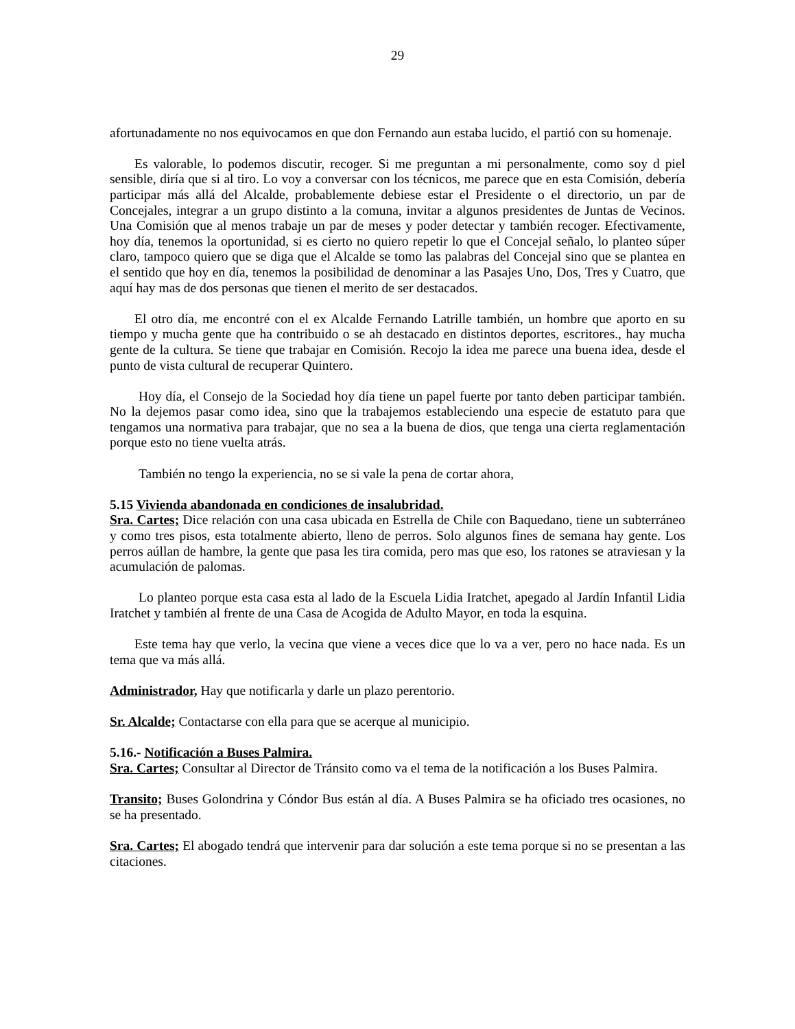29
afortunadamente no nos equivocamos en que don Fernando aun estaba lucido, el partió con su homenaje.
Es valorable, lo podemos discutir, recoger. Si me preguntan a mi personalmente, como soy d piel sensible, diría que si al tiro. Lo voy a conversar con los técnicos, me parece que en esta Comisión, debería participar más allá del Alcalde, probablemente debiese estar el Presidente o el directorio, un par de Concejales, integrar a un grupo distinto a la comuna, invitar a algunos presidentes de Juntas de Vecinos. Una Comisión que al menos trabaje un par de meses y poder detectar y también recoger. Efectivamente, hoy día, tenemos la oportunidad, si es cierto no quiero repetir lo que el Concejal señalo, lo planteo súper claro, tampoco quiero que se diga que el Alcalde se tomo las palabras del Concejal sino que se plantea en el sentido que hoy en día, tenemos la posibilidad de denominar a las Pasajes Uno, Dos, Tres y Cuatro, que aquí hay mas de dos personas que tienen el merito de ser destacados.
El otro día, me encontré con el ex Alcalde Fernando Latrille también, un hombre que aporto en su tiempo y mucha gente que ha contribuido o se ah destacado en distintos deportes, escritores., hay mucha gente de la cultura. Se tiene que trabajar en Comisión. Recojo la idea me parece una buena idea, desde el punto de vista cultural de recuperar Quintero.
Hoy día, el Consejo de la Sociedad hoy día tiene un papel fuerte por tanto deben participar también. No la dejemos pasar como idea, sino que la trabajemos estableciendo una especie de estatuto para que tengamos una normativa para trabajar, que no sea a la buena de dios, que tenga una cierta reglamentación porque esto no tiene vuelta atrás.
También no tengo la experiencia, no se si vale la pena de cortar ahora,
5.15 Vivienda abandonada en condiciones de insalubridad.
Sra. Cartes; Dice relación con una casa ubicada en Estrella de Chile con Baquedano, tiene un subterráneo y como tres pisos, esta totalmente abierto, lleno de perros. Solo algunos fines de semana hay gente. Los perros aúllan de hambre, la gente que pasa les tira comida, pero mas que eso, los ratones se atraviesan y la acumulación de palomas.
Lo planteo porque esta casa esta al lado de la Escuela Lidia Iratchet, apegado al Jardín Infantil Lidia Iratchet y también al frente de una Casa de Acogida de Adulto Mayor, en toda la esquina.
Este tema hay que verlo, la vecina que viene a veces dice que lo va a ver, pero no hace nada. Es un tema que va más allá.
Administrador, Hay que notificarla y darle un plazo perentorio.
Sr. Alcalde; Contactarse con ella para que se acerque al municipio.
5.16.- Notificación a Buses Palmira.
Sra. Cartes; Consultar al Director de Tránsito como va el tema de la notificación a los Buses Palmira.
Transito; Buses Golondrina y Cóndor Bus están al día. A Buses Palmira se ha oficiado tres ocasiones, no se ha presentado.
Sra. Cartes; El abogado tendrá que intervenir para dar solución a este tema porque si no se presentan a las citaciones.